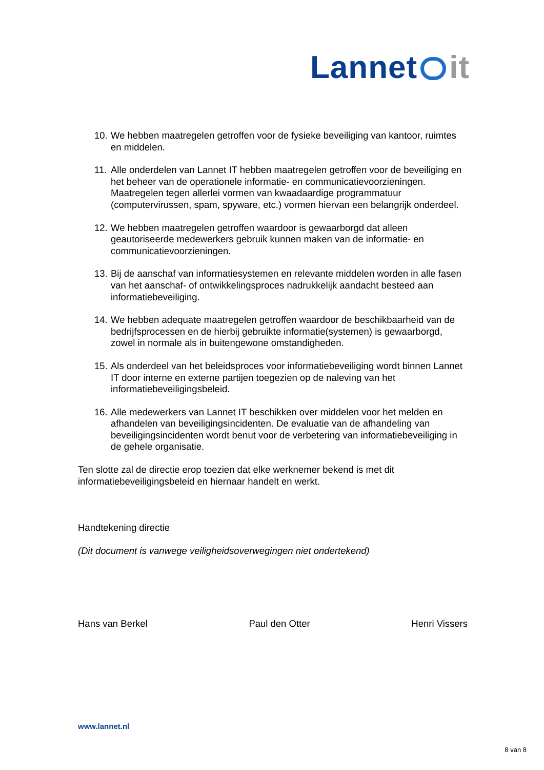Lannet it
10. We hebben maatregelen getroffen voor de fysieke beveiliging van kantoor, ruimtes en middelen.
11. Alle onderdelen van Lannet IT hebben maatregelen getroffen voor de beveiliging en het beheer van de operationele informatie- en communicatievoorzieningen. Maatregelen tegen allerlei vormen van kwaadaardige programmatuur (computervirussen, spam, spyware, etc.) vormen hiervan een belangrijk onderdeel.
12. We hebben maatregelen getroffen waardoor is gewaarborgd dat alleen geautoriseerde medewerkers gebruik kunnen maken van de informatie- en communicatievoorzieningen.
13. Bij de aanschaf van informatiesystemen en relevante middelen worden in alle fasen van het aanschaf- of ontwikkelingsproces nadrukkelijk aandacht besteed aan informatiebeveiliging.
14. We hebben adequate maatregelen getroffen waardoor de beschikbaarheid van de bedrijfsprocessen en de hierbij gebruikte informatie(systemen) is gewaarborgd, zowel in normale als in buitengewone omstandigheden.
15. Als onderdeel van het beleidsproces voor informatiebeveiliging wordt binnen Lannet IT door interne en externe partijen toegezien op de naleving van het informatiebeveiligingsbeleid.
16. Alle medewerkers van Lannet IT beschikken over middelen voor het melden en afhandelen van beveiligingsincidenten. De evaluatie van de afhandeling van beveiligingsincidenten wordt benut voor de verbetering van informatiebeveiliging in de gehele organisatie.
Ten slotte zal de directie erop toezien dat elke werknemer bekend is met dit informatiebeveiligingsbeleid en hiernaar handelt en werkt.
Handtekening directie
(Dit document is vanwege veiligheidsoverwegingen niet ondertekend)
Hans van Berkel Paul den Otter Henri Vissers
www.lannet.nl
8 van 8